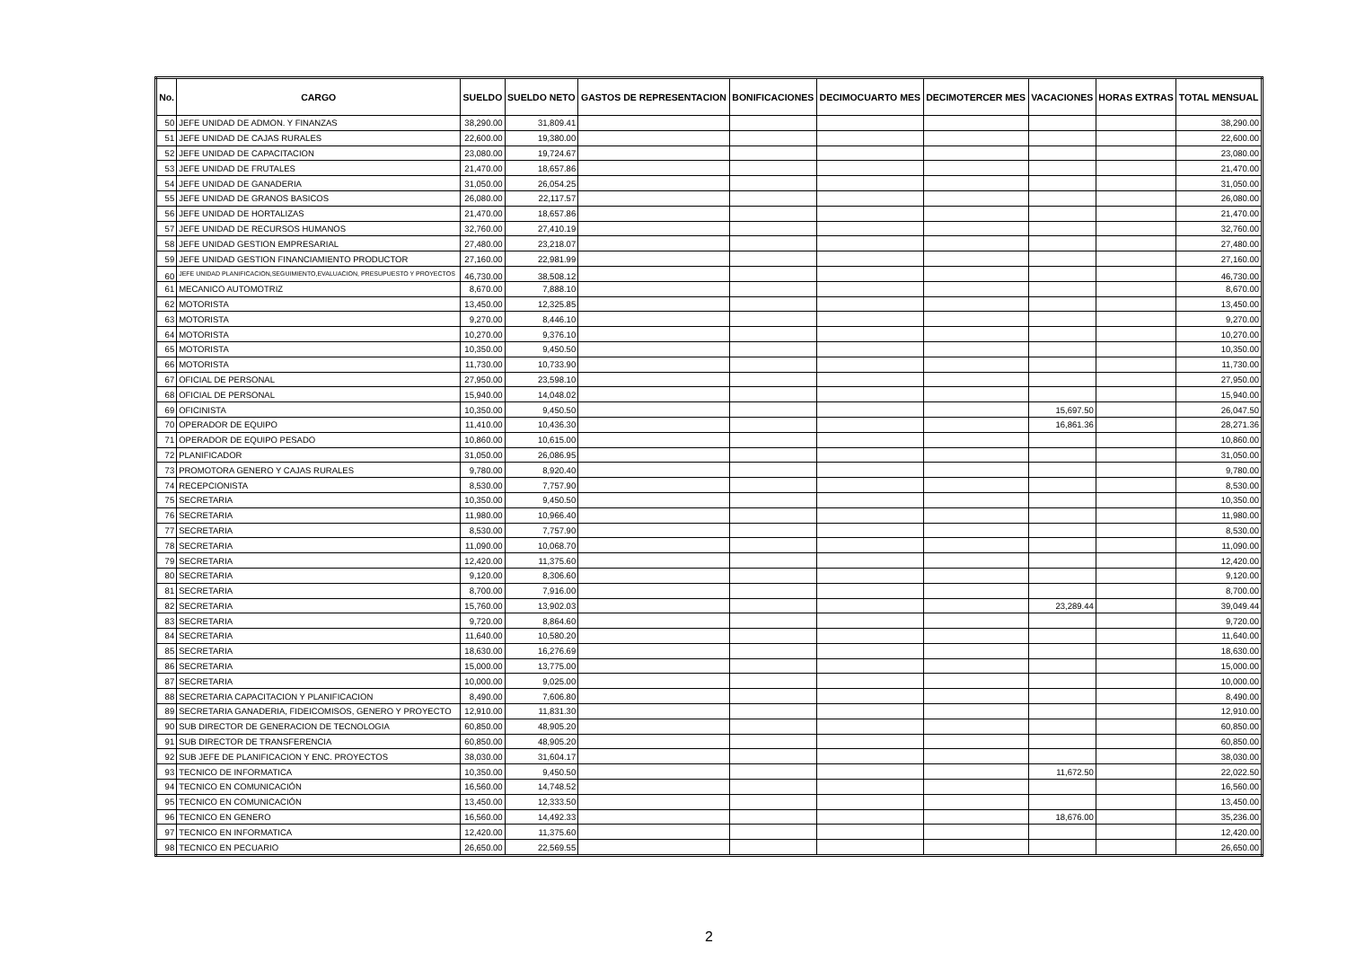| No. | CARGO | SUELDO | SUELDO NETO | GASTOS DE REPRESENTACION | BONIFICACIONES | DECIMOCUARTO MES | DECIMOTERCER MES | VACACIONES | HORAS EXTRAS | TOTAL MENSUAL |
| --- | --- | --- | --- | --- | --- | --- | --- | --- | --- | --- |
| 50 | JEFE UNIDAD DE ADMON. Y FINANZAS | 38,290.00 | 31,809.41 | | | | | | | 38,290.00 |
| 51 | JEFE UNIDAD DE CAJAS RURALES | 22,600.00 | 19,380.00 | | | | | | | 22,600.00 |
| 52 | JEFE UNIDAD DE CAPACITACION | 23,080.00 | 19,724.67 | | | | | | | 23,080.00 |
| 53 | JEFE UNIDAD DE FRUTALES | 21,470.00 | 18,657.86 | | | | | | | 21,470.00 |
| 54 | JEFE UNIDAD DE GANADERIA | 31,050.00 | 26,054.25 | | | | | | | 31,050.00 |
| 55 | JEFE UNIDAD DE GRANOS BASICOS | 26,080.00 | 22,117.57 | | | | | | | 26,080.00 |
| 56 | JEFE UNIDAD DE HORTALIZAS | 21,470.00 | 18,657.86 | | | | | | | 21,470.00 |
| 57 | JEFE UNIDAD DE RECURSOS HUMANOS | 32,760.00 | 27,410.19 | | | | | | | 32,760.00 |
| 58 | JEFE UNIDAD GESTION EMPRESARIAL | 27,480.00 | 23,218.07 | | | | | | | 27,480.00 |
| 59 | JEFE UNIDAD GESTION FINANCIAMIENTO PRODUCTOR | 27,160.00 | 22,981.99 | | | | | | | 27,160.00 |
| 60 | JEFE UNIDAD PLANIFICACION,SEGUIMIENTO,EVALUACION, PRESUPUESTO Y PROYECTOS | 46,730.00 | 38,508.12 | | | | | | | 46,730.00 |
| 61 | MECANICO AUTOMOTRIZ | 8,670.00 | 7,888.10 | | | | | | | 8,670.00 |
| 62 | MOTORISTA | 13,450.00 | 12,325.85 | | | | | | | 13,450.00 |
| 63 | MOTORISTA | 9,270.00 | 8,446.10 | | | | | | | 9,270.00 |
| 64 | MOTORISTA | 10,270.00 | 9,376.10 | | | | | | | 10,270.00 |
| 65 | MOTORISTA | 10,350.00 | 9,450.50 | | | | | | | 10,350.00 |
| 66 | MOTORISTA | 11,730.00 | 10,733.90 | | | | | | | 11,730.00 |
| 67 | OFICIAL DE PERSONAL | 27,950.00 | 23,598.10 | | | | | | | 27,950.00 |
| 68 | OFICIAL DE PERSONAL | 15,940.00 | 14,048.02 | | | | | | | 15,940.00 |
| 69 | OFICINISTA | 10,350.00 | 9,450.50 | | | | | 15,697.50 | | 26,047.50 |
| 70 | OPERADOR DE EQUIPO | 11,410.00 | 10,436.30 | | | | | 16,861.36 | | 28,271.36 |
| 71 | OPERADOR DE EQUIPO PESADO | 10,860.00 | 10,615.00 | | | | | | | 10,860.00 |
| 72 | PLANIFICADOR | 31,050.00 | 26,086.95 | | | | | | | 31,050.00 |
| 73 | PROMOTORA GENERO Y CAJAS RURALES | 9,780.00 | 8,920.40 | | | | | | | 9,780.00 |
| 74 | RECEPCIONISTA | 8,530.00 | 7,757.90 | | | | | | | 8,530.00 |
| 75 | SECRETARIA | 10,350.00 | 9,450.50 | | | | | | | 10,350.00 |
| 76 | SECRETARIA | 11,980.00 | 10,966.40 | | | | | | | 11,980.00 |
| 77 | SECRETARIA | 8,530.00 | 7,757.90 | | | | | | | 8,530.00 |
| 78 | SECRETARIA | 11,090.00 | 10,068.70 | | | | | | | 11,090.00 |
| 79 | SECRETARIA | 12,420.00 | 11,375.60 | | | | | | | 12,420.00 |
| 80 | SECRETARIA | 9,120.00 | 8,306.60 | | | | | | | 9,120.00 |
| 81 | SECRETARIA | 8,700.00 | 7,916.00 | | | | | | | 8,700.00 |
| 82 | SECRETARIA | 15,760.00 | 13,902.03 | | | | | 23,289.44 | | 39,049.44 |
| 83 | SECRETARIA | 9,720.00 | 8,864.60 | | | | | | | 9,720.00 |
| 84 | SECRETARIA | 11,640.00 | 10,580.20 | | | | | | | 11,640.00 |
| 85 | SECRETARIA | 18,630.00 | 16,276.69 | | | | | | | 18,630.00 |
| 86 | SECRETARIA | 15,000.00 | 13,775.00 | | | | | | | 15,000.00 |
| 87 | SECRETARIA | 10,000.00 | 9,025.00 | | | | | | | 10,000.00 |
| 88 | SECRETARIA CAPACITACION Y PLANIFICACION | 8,490.00 | 7,606.80 | | | | | | | 8,490.00 |
| 89 | SECRETARIA GANADERIA, FIDEICOMISOS, GENERO Y PROYECTO | 12,910.00 | 11,831.30 | | | | | | | 12,910.00 |
| 90 | SUB DIRECTOR DE GENERACION DE TECNOLOGIA | 60,850.00 | 48,905.20 | | | | | | | 60,850.00 |
| 91 | SUB DIRECTOR DE TRANSFERENCIA | 60,850.00 | 48,905.20 | | | | | | | 60,850.00 |
| 92 | SUB JEFE DE PLANIFICACION Y ENC. PROYECTOS | 38,030.00 | 31,604.17 | | | | | | | 38,030.00 |
| 93 | TECNICO DE INFORMATICA | 10,350.00 | 9,450.50 | | | | | 11,672.50 | | 22,022.50 |
| 94 | TECNICO EN COMUNICACIÓN | 16,560.00 | 14,748.52 | | | | | | | 16,560.00 |
| 95 | TECNICO EN COMUNICACIÓN | 13,450.00 | 12,333.50 | | | | | | | 13,450.00 |
| 96 | TECNICO EN GENERO | 16,560.00 | 14,492.33 | | | | | 18,676.00 | | 35,236.00 |
| 97 | TECNICO EN INFORMATICA | 12,420.00 | 11,375.60 | | | | | | | 12,420.00 |
| 98 | TECNICO EN PECUARIO | 26,650.00 | 22,569.55 | | | | | | | 26,650.00 |
2